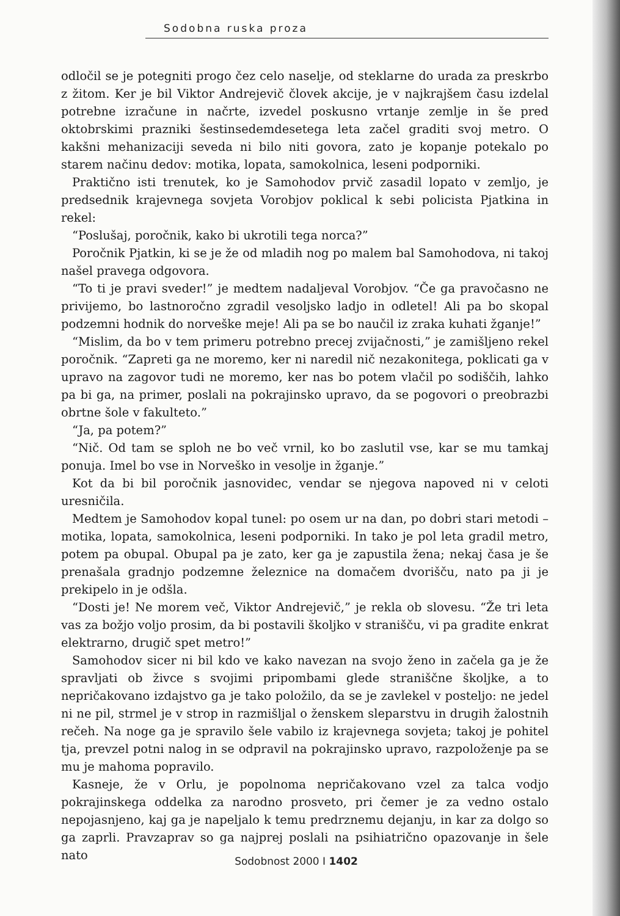Sodobna ruska proza
odločil se je potegniti progo čez celo naselje, od steklarne do urada za preskrbo z žitom. Ker je bil Viktor Andrejevič človek akcije, je v najkrajšem času izdelal potrebne izračune in načrte, izvedel poskusno vrtanje zemlje in še pred oktobrskimi prazniki šestinsedemdesetega leta začel graditi svoj metro. O kakšni mehanizaciji seveda ni bilo niti govora, zato je kopanje potekalo po starem načinu dedov: motika, lopata, samokolnica, leseni podporniki.
Praktično isti trenutek, ko je Samohodov prvič zasadil lopato v zemljo, je predsednik krajevnega sovjeta Vorobjov poklical k sebi policista Pjatkina in rekel:
“Poslušaj, poročnik, kako bi ukrotili tega norca?”
Poročnik Pjatkin, ki se je že od mladih nog po malem bal Samohodova, ni takoj našel pravega odgovora.
“To ti je pravi sveder!” je medtem nadaljeval Vorobjov. “Če ga pravočasno ne privijemo, bo lastnoročno zgradil vesoljsko ladjo in odletel! Ali pa bo skopal podzemni hodnik do norveške meje! Ali pa se bo naučil iz zraka kuhati žganje!”
“Mislim, da bo v tem primeru potrebno precej zvijačnosti,” je zamišljeno rekel poročnik. “Zapreti ga ne moremo, ker ni naredil nič nezakonitega, poklicati ga v upravo na zagovor tudi ne moremo, ker nas bo potem vlačil po sodiščih, lahko pa bi ga, na primer, poslali na pokrajinsko upravo, da se pogovori o preobrazbi obrtne šole v fakulteto.”
“Ja, pa potem?”
“Nič. Od tam se sploh ne bo več vrnil, ko bo zaslutil vse, kar se mu tamkaj ponuja. Imel bo vse in Norveško in vesolje in žganje.”
Kot da bi bil poročnik jasnovidec, vendar se njegova napoved ni v celoti uresničila.
Medtem je Samohodov kopal tunel: po osem ur na dan, po dobri stari metodi – motika, lopata, samokolnica, leseni podporniki. In tako je pol leta gradil metro, potem pa obupal. Obupal pa je zato, ker ga je zapustila žena; nekaj časa je še prenašala gradnjo podzemne železnice na domačem dvorišču, nato pa ji je prekipelo in je odšla.
“Dosti je! Ne morem več, Viktor Andrejevič,” je rekla ob slovesu. “Že tri leta vas za božjo voljo prosim, da bi postavili školjko v stranišču, vi pa gradite enkrat elektrarno, drugič spet metro!”
Samohodov sicer ni bil kdo ve kako navezan na svojo ženo in začela ga je že spravljati ob živce s svojimi pripombami glede straniščne školjke, a to nepričakovano izdajstvo ga je tako položilo, da se je zavlekel v posteljo: ne jedel ni ne pil, strmel je v strop in razmišljal o ženskem sleparstvu in drugih žalostnih rečeh. Na noge ga je spravilo šele vabilo iz krajevnega sovjeta; takoj je pohitel tja, prevzel potni nalog in se odpravil na pokrajinsko upravo, razpoloženje pa se mu je mahoma popravilo.
Kasneje, že v Orlu, je popolnoma nepričakovano vzel za talca vodjo pokrajinskega oddelka za narodno prosveto, pri čemer je za vedno ostalo nepojasnjeno, kaj ga je napeljalo k temu predrznemu dejanju, in kar za dolgo so ga zaprli. Pravzaprav so ga najprej poslali na psihiatrično opazovanje in šele nato
Sodobnost 2000 I 1402